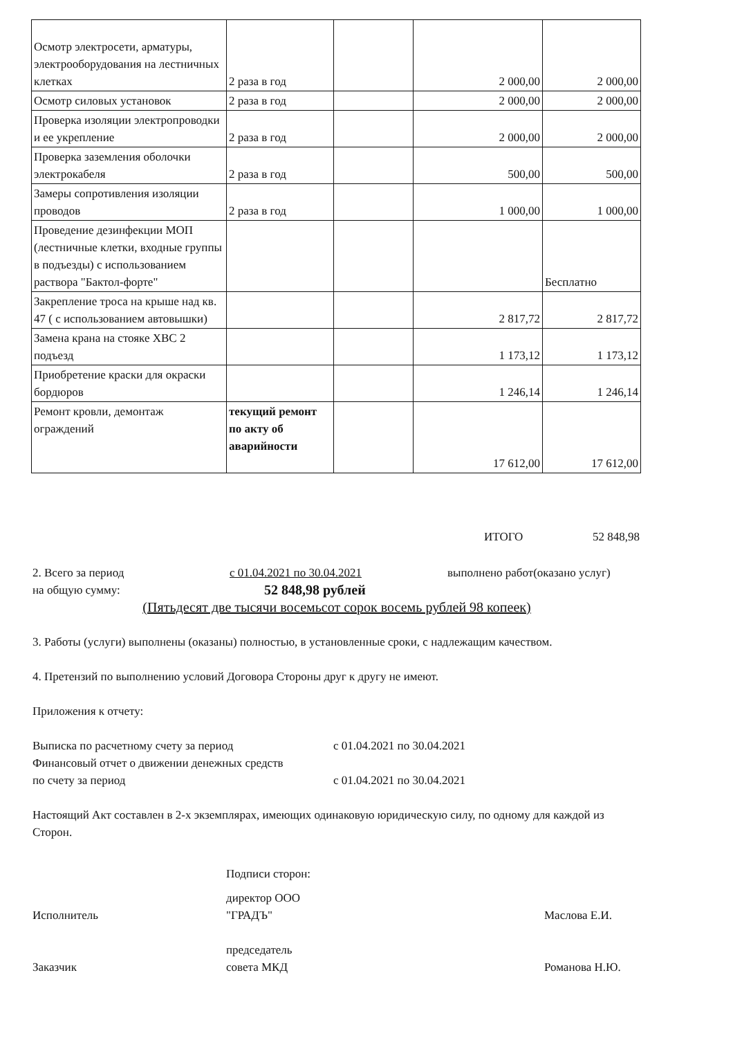| Осмотр электросети, арматуры, электрооборудования на лестничных клетках | 2 раза в год | | 2 000,00 | 2 000,00 |
| Осмотр силовых установок | 2 раза в год | | 2 000,00 | 2 000,00 |
| Проверка изоляции электропроводки и ее укрепление | 2 раза в год | | 2 000,00 | 2 000,00 |
| Проверка заземления оболочки электрокабеля | 2 раза в год | | 500,00 | 500,00 |
| Замеры сопротивления изоляции проводов | 2 раза в год | | 1 000,00 | 1 000,00 |
| Проведение дезинфекции МОП (лестничные клетки, входные группы в подъезды) с использованием раствора "Бактол-форте" | | | | Бесплатно |
| Закрепление троса на крыше над кв. 47 ( с использованием автовышки) | | | 2 817,72 | 2 817,72 |
| Замена крана на стояке ХВС 2 подъезд | | | 1 173,12 | 1 173,12 |
| Приобретение краски для окраски бордюров | | | 1 246,14 | 1 246,14 |
| Ремонт кровли, демонтаж ограждений | текущий ремонт по акту об аварийности | | 17 612,00 | 17 612,00 |
ИТОГО 52 848,98
2. Всего за период с 01.04.2021 по 30.04.2021 выполнено работ(оказано услуг)
на общую сумму: 52 848,98 рублей
(Пятьдесят две тысячи восемьсот сорок восемь рублей 98 копеек)
3. Работы (услуги) выполнены (оказаны) полностью, в установленные сроки, с надлежащим качеством.
4. Претензий по выполнению условий Договора Стороны друг к другу не имеют.
Приложения к отчету:
Выписка по расчетному счету за период с 01.04.2021 по 30.04.2021
Финансовый отчет о движении денежных средств
по счету за период с 01.04.2021 по 30.04.2021
Настоящий Акт составлен в 2-х экземплярах, имеющих одинаковую юридическую силу, по одному для каждой из Сторон.
Подписи сторон:
Исполнитель директор ООО
"ГРАДЪ" Маслова Е.И.
Заказчик председатель
совета МКД Романова Н.Ю.